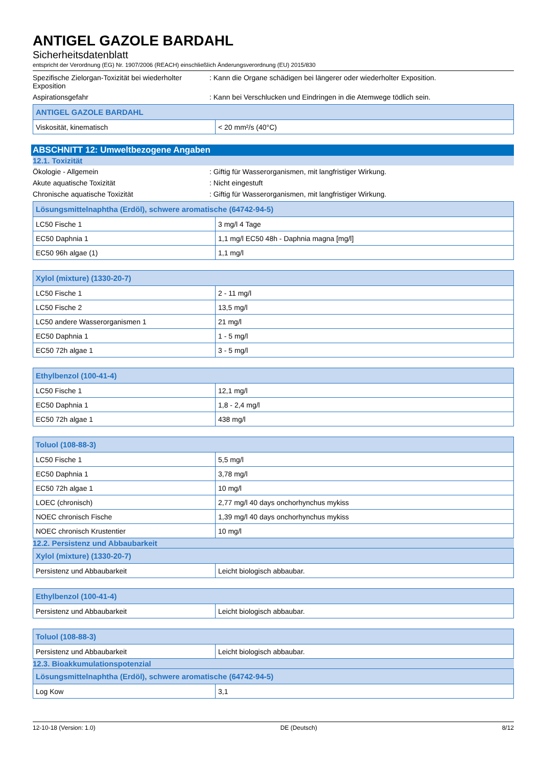ANTIGEL GAZOLE BARDAHL
Sicherheitsdatenblatt
entspricht der Verordnung (EG) Nr. 1907/2006 (REACH) einschließlich Änderungsverordnung (EU) 2015/830
Spezifische Zielorgan-Toxizität bei wiederholter Exposition
: Kann die Organe schädigen bei längerer oder wiederholter Exposition.
Aspirationsgefahr : Kann bei Verschlucken und Eindringen in die Atemwege tödlich sein.
| ANTIGEL GAZOLE BARDAHL | |
| --- | --- |
| Viskosität, kinematisch | < 20 mm²/s (40°C) |
ABSCHNITT 12: Umweltbezogene Angaben
12.1. Toxizität
Ökologie - Allgemein : Giftig für Wasserorganismen, mit langfristiger Wirkung.
Akute aquatische Toxizität : Nicht eingestuft
Chronische aquatische Toxizität : Giftig für Wasserorganismen, mit langfristiger Wirkung.
| Lösungsmittelnaphtha (Erdöl), schwere aromatische (64742-94-5) | |
| --- | --- |
| LC50 Fische 1 | 3 mg/l 4 Tage |
| EC50 Daphnia 1 | 1,1 mg/l EC50 48h - Daphnia magna [mg/l] |
| EC50 96h algae (1) | 1,1 mg/l |
| Xylol (mixture) (1330-20-7) | |
| --- | --- |
| LC50 Fische 1 | 2 - 11 mg/l |
| LC50 Fische 2 | 13,5 mg/l |
| LC50 andere Wasserorganismen 1 | 21 mg/l |
| EC50 Daphnia 1 | 1 - 5 mg/l |
| EC50 72h algae 1 | 3 - 5 mg/l |
| Ethylbenzol (100-41-4) | |
| --- | --- |
| LC50 Fische 1 | 12,1 mg/l |
| EC50 Daphnia 1 | 1,8 - 2,4 mg/l |
| EC50 72h algae 1 | 438 mg/l |
| Toluol (108-88-3) | |
| --- | --- |
| LC50 Fische 1 | 5,5 mg/l |
| EC50 Daphnia 1 | 3,78 mg/l |
| EC50 72h algae 1 | 10 mg/l |
| LOEC (chronisch) | 2,77 mg/l 40 days onchorhynchus mykiss |
| NOEC chronisch Fische | 1,39 mg/l 40 days onchorhynchus mykiss |
| NOEC chronisch Krustentier | 10 mg/l |
12.2. Persistenz und Abbaubarkeit
| Xylol (mixture) (1330-20-7) | |
| --- | --- |
| Persistenz und Abbaubarkeit | Leicht biologisch abbaubar. |
| Ethylbenzol (100-41-4) | |
| --- | --- |
| Persistenz und Abbaubarkeit | Leicht biologisch abbaubar. |
| Toluol (108-88-3) | |
| --- | --- |
| Persistenz und Abbaubarkeit | Leicht biologisch abbaubar. |
12.3. Bioakkumulationspotenzial
| Lösungsmittelnaphtha (Erdöl), schwere aromatische (64742-94-5) | |
| --- | --- |
| Log Kow | 3,1 |
12-10-18 (Version: 1.0) DE (Deutsch) 8/12